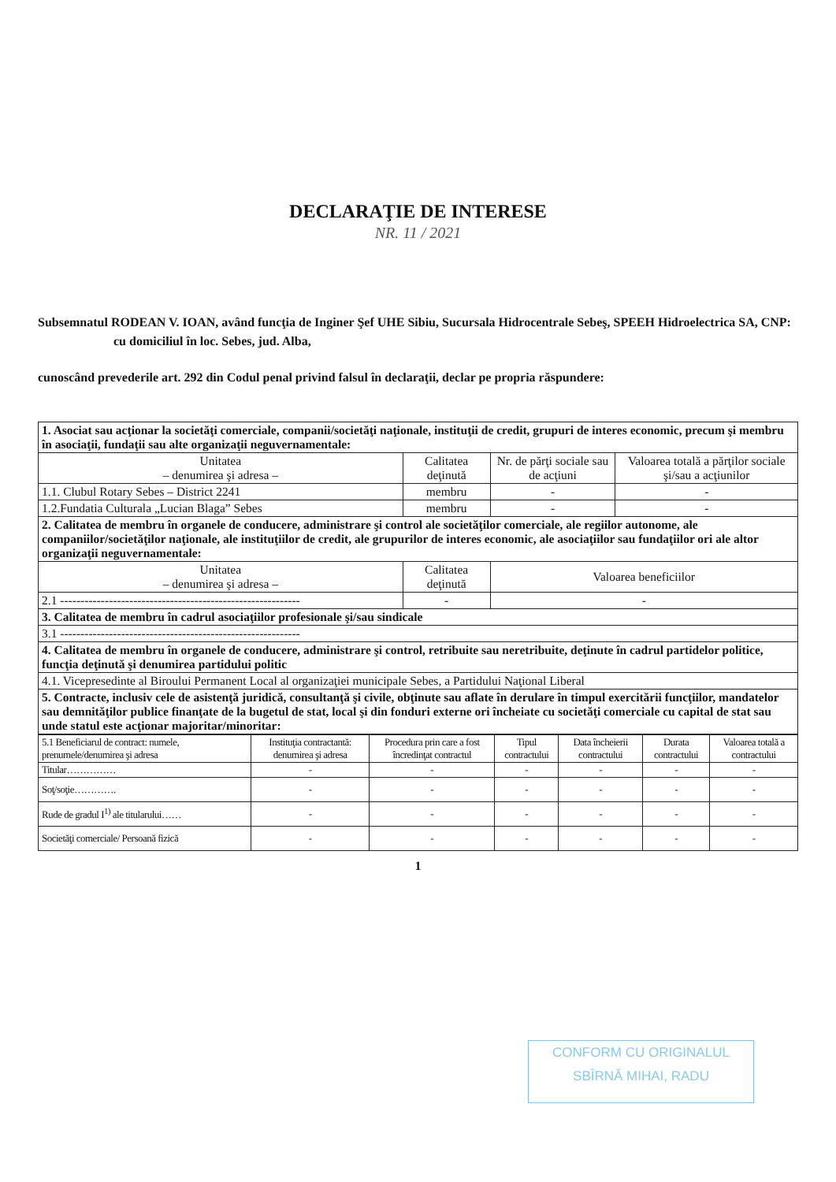DECLARAŢIE DE INTERESE
NR. 11 / 2021
Subsemnatul RODEAN V. IOAN, având funcţia de Inginer Şef UHE Sibiu, Sucursala Hidrocentrale Sebeş, SPEEH Hidroelectrica SA, CNP: cu domiciliul în loc. Sebes, jud. Alba,
cunoscând prevederile art. 292 din Codul penal privind falsul în declaraţii, declar pe propria răspundere:
| 1. Asociat sau acţionar la societăţi comerciale, companii/societăţi naţionale, instituţii de credit, grupuri de interes economic, precum şi membru în asociaţii, fundaţii sau alte organizaţii neguvernamentale: | | | |
| Unitatea – denumirea şi adresa – | Calitatea deţinută | Nr. de părţi sociale sau de acţiuni | Valoarea totală a părţilor sociale şi/sau a acţiunilor |
| 1.1. Clubul Rotary Sebes – District 2241 | membru | - | - |
| 1.2.Fundatia Culturala „Lucian Blaga” Sebes | membru | - | - |
| 2. Calitatea de membru în organele de conducere, administrare şi control ale societăţilor comerciale, ale regiilor autonome, ale companiilor/societăţilor naţionale, ale instituţiilor de credit, ale grupurilor de interes economic, ale asociaţiilor sau fundaţiilor ori ale altor organizaţii neguvernamentale: | | | |
| Unitatea – denumirea şi adresa – | Calitatea deţinută | Valoarea beneficiilor | |
| 2.1 ----------------------------------------------------------- | - | - | |
| 3. Calitatea de membru în cadrul asociaţiilor profesionale şi/sau sindicale | | | |
| 3.1 ----------------------------------------------------------- | | | |
| 4. Calitatea de membru în organele de conducere, administrare şi control, retribuite sau neretribuite, deţinute în cadrul partidelor politice, funcţia deţinută şi denumirea partidului politic | | | |
| 4.1. Vicepresedinte al Biroului Permanent Local al organizaţiei municipale Sebes, a Partidului Naţional Liberal | | | |
| 5. Contracte, inclusiv cele de asistenţă juridică, consultanţă şi civile, obţinute sau aflate în derulare în timpul exercitării funcţiilor, mandatelor sau demnităţilor publice finanţate de la bugetul de stat, local şi din fonduri externe ori încheiate cu societăţi comerciale cu capital de stat sau unde statul este acţionar majoritar/minoritar: | | | |
| 5.1 Beneficiarul de contract: numele, prenumele/denumirea şi adresa | Instituţia contractantă: denumirea şi adresa | Procedura prin care a fost încredinţat contractul | Tipul contractului | Data încheierii contractului | Durata contractului | Valoarea totală a contractului |
| --- | --- | --- | --- | --- | --- | --- |
| Titular…………… | - | - | - | - | - | - |
| Soţ/soţie…………. | - | - | - | - | - | - |
| Rude de gradul I<sup>1)</sup> ale titularului…… | - | - | - | - | - | - |
| Societăţi comerciale/ Persoană fizică | - | - | - | - | - | - |
1
CONFORM CU ORIGINALUL
SBÎRNĂ MIHAI, RADU